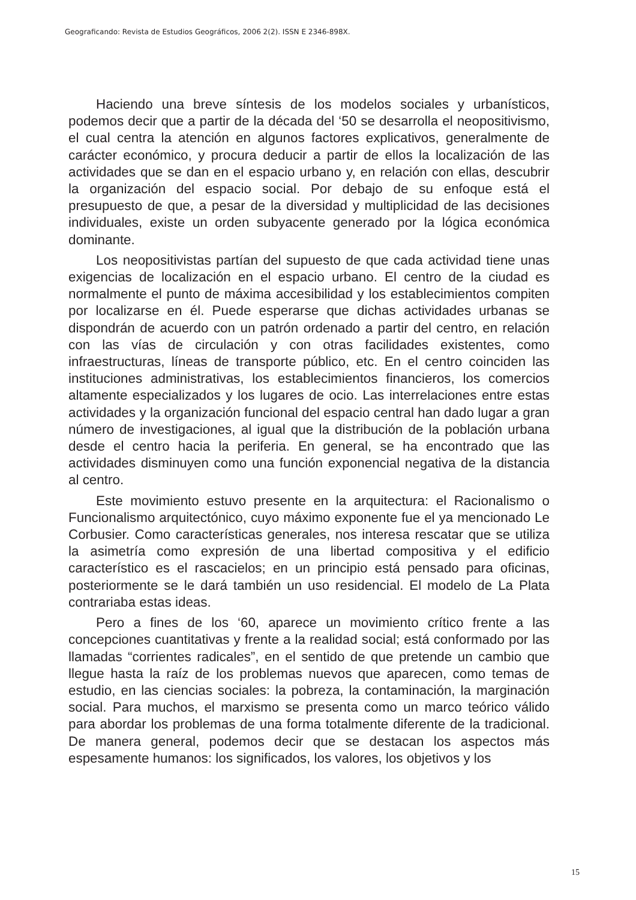Geograficando: Revista de Estudios Geográficos, 2006 2(2). ISSN E 2346-898X.
Haciendo una breve síntesis de los modelos sociales y urbanísticos, podemos decir que a partir de la década del ‘50 se desarrolla el neopositivismo, el cual centra la atención en algunos factores explicativos, generalmente de carácter económico, y procura deducir a partir de ellos la localización de las actividades que se dan en el espacio urbano y, en relación con ellas, descubrir la organización del espacio social. Por debajo de su enfoque está el presupuesto de que, a pesar de la diversidad y multiplicidad de las decisiones individuales, existe un orden subyacente generado por la lógica económica dominante.
Los neopositivistas partían del supuesto de que cada actividad tiene unas exigencias de localización en el espacio urbano. El centro de la ciudad es normalmente el punto de máxima accesibilidad y los establecimientos compiten por localizarse en él. Puede esperarse que dichas actividades urbanas se dispondrán de acuerdo con un patrón ordenado a partir del centro, en relación con las vías de circulación y con otras facilidades existentes, como infraestructuras, líneas de transporte público, etc. En el centro coinciden las instituciones administrativas, los establecimientos financieros, los comercios altamente especializados y los lugares de ocio. Las interrelaciones entre estas actividades y la organización funcional del espacio central han dado lugar a gran número de investigaciones, al igual que la distribución de la población urbana desde el centro hacia la periferia. En general, se ha encontrado que las actividades disminuyen como una función exponencial negativa de la distancia al centro.
Este movimiento estuvo presente en la arquitectura: el Racionalismo o Funcionalismo arquitectónico, cuyo máximo exponente fue el ya mencionado Le Corbusier. Como características generales, nos interesa rescatar que se utiliza la asimetría como expresión de una libertad compositiva y el edificio característico es el rascacielos; en un principio está pensado para oficinas, posteriormente se le dará también un uso residencial. El modelo de La Plata contrariaba estas ideas.
Pero a fines de los ‘60, aparece un movimiento crítico frente a las concepciones cuantitativas y frente a la realidad social; está conformado por las llamadas “corrientes radicales”, en el sentido de que pretende un cambio que llegue hasta la raíz de los problemas nuevos que aparecen, como temas de estudio, en las ciencias sociales: la pobreza, la contaminación, la marginación social. Para muchos, el marxismo se presenta como un marco teórico válido para abordar los problemas de una forma totalmente diferente de la tradicional. De manera general, podemos decir que se destacan los aspectos más espesamente humanos: los significados, los valores, los objetivos y los
15